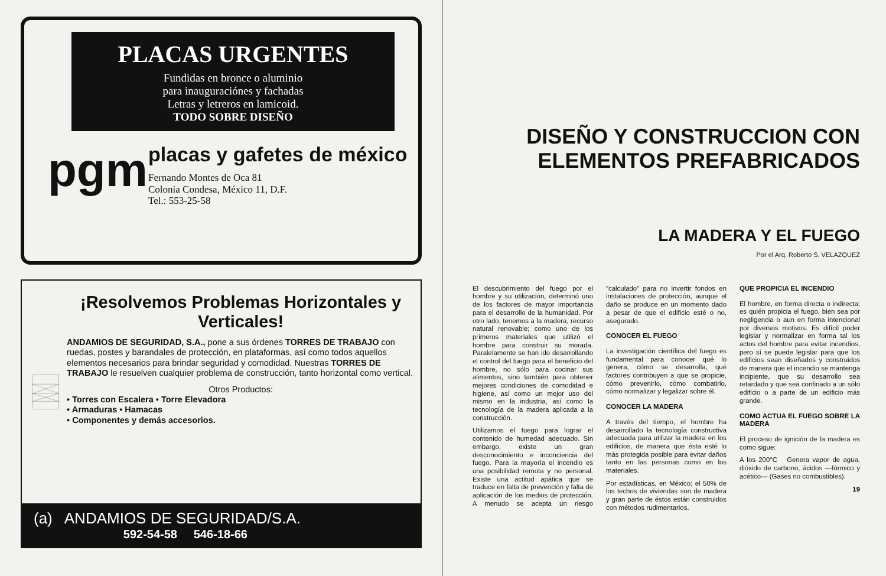PLACAS URGENTES
Fundidas en bronce o aluminio
para inauguraciónes y fachadas
Letras y letreros en lamicoid.
TODO SOBRE DISEÑO
pgm
placas y gafetes de méxico
Fernando Montes de Oca 81
Colonia Condesa, México 11, D.F.
Tel.: 553-25-58
¡Resolvemos Problemas Horizontales y Verticales!
ANDAMIOS DE SEGURIDAD, S.A., pone a sus órdenes TORRES DE TRABAJO con ruedas, postes y barandales de protección, en plataformas, así como todos aquellos elementos necesarios para brindar seguridad y comodidad. Nuestras TORRES DE TRABAJO le resuelven cualquier problema de construcción, tanto horizontal como vertical.
Otros Productos:
• Torres con Escalera • Torre Elevadora
• Armaduras • Hamacas
• Componentes y demás accesorios.
(a) ANDAMIOS DE SEGURIDAD/S.A.
592-54-58 546-18-66
DISEÑO Y CONSTRUCCION CON
ELEMENTOS PREFABRICADOS
LA MADERA Y EL FUEGO
Por el Arq. Roberto S. VELAZQUEZ
El descubrimiento del fuego por el hombre y su utilización, determinó uno de los factores de mayor importancia para el desarrollo de la humanidad. Por otro lado, tenemos a la madera, recurso natural renovable; como uno de los primeros materiales que utilizó el hombre para construir su morada. Paralelamente se han ido desarrollando el control del fuego para el beneficio del hombre, no sólo para cocinar sus alimentos, sino también para obtener mejores condiciones de comodidad e higiene, así como un mejor uso del mismo en la industria, así como la tecnología de la madera aplicada a la construcción.
Utilizamos el fuego para lograr el contenido de humedad adecuado. Sin embargo, existe un gran desconocimiento e inconciencia del fuego. Para la mayoría el incendio es una posibilidad remota y no personal. Existe una actitud apática que se traduce en falta de prevención y falta de aplicación de los medios de protección. A menudo se acepta un riesgo "calculado" para no invertir fondos en instalaciones de protección, aunque el daño se produce en un momento dado a pesar de que el edificio esté o no, asegurado.
CONOCER EL FUEGO
La investigación científica del fuego es fundamental para conocer qué lo genera, cómo se desarrolla, qué factores contribuyen a que se propicie, cómo prevenirlo, cómo combatirlo, cómo normalizar y legalizar sobre él.
CONOCER LA MADERA
A través del tiempo, el hombre ha desarrollado la tecnología constructiva adecuada para utilizar la madera en los edificios, de manera que ésta esté lo más protegida posible para evitar daños tanto en las personas como en los materiales.
Por estadísticas, en México; el 50% de los techos de viviendas son de madera y gran parte de éstos están construidos con métodos rudimentarios.
QUE PROPICIA EL INCENDIO
El hombre, en forma directa o indirecta; es quién propicia el fuego, bien sea por negligencia o aun en forma intencional por diversos motivos. Es difícil poder legislar y normalizar en forma tal los actos del hombre para evitar incendios, pero sí se puede legislar para que los edificios sean diseñados y construidos de manera que el incendio se mantenga incipiente, que su desarrollo sea retardado y que sea confinado a un sólo edificio o a parte de un edificio más grande.
COMO ACTUA EL FUEGO SOBRE LA MADERA
El proceso de ignición de la madera es como sigue:
A los 200°C Genera vapor de agua, dióxido de carbono, ácidos —fórmico y acético— (Gases no combustibles).
19